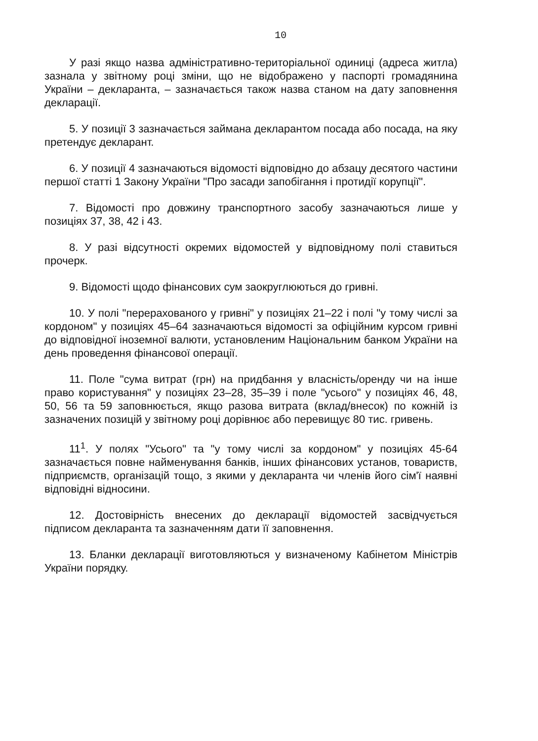10
У разі якщо назва адміністративно-територіальної одиниці (адреса житла) зазнала у звітному році зміни, що не відображено у паспорті громадянина України – декларанта, – зазначається також назва станом на дату заповнення декларації.
5. У позиції 3 зазначається займана декларантом посада або посада, на яку претендує декларант.
6. У позиції 4 зазначаються відомості відповідно до абзацу десятого частини першої статті 1 Закону України "Про засади запобігання і протидії корупції".
7. Відомості про довжину транспортного засобу зазначаються лише у позиціях 37, 38, 42 і 43.
8. У разі відсутності окремих відомостей у відповідному полі ставиться прочерк.
9. Відомості щодо фінансових сум заокруглюються до гривні.
10. У полі "перерахованого у гривні" у позиціях 21–22 і полі "у тому числі за кордоном" у позиціях 45–64 зазначаються відомості за офіційним курсом гривні до відповідної іноземної валюти, установленим Національним банком України на день проведення фінансової операції.
11. Поле "сума витрат (грн) на придбання у власність/оренду чи на інше право користування" у позиціях 23–28, 35–39 і поле "усього" у позиціях 46, 48, 50, 56 та 59 заповнюється, якщо разова витрата (вклад/внесок) по кожній із зазначених позицій у звітному році дорівнює або перевищує 80 тис. гривень.
11<sup>1</sup>. У полях "Усього" та "у тому числі за кордоном" у позиціях 45-64 зазначається повне найменування банків, інших фінансових установ, товариств, підприємств, організацій тощо, з якими у декларанта чи членів його сім'ї наявні відповідні відносини.
12. Достовірність внесених до декларації відомостей засвідчується підписом декларанта та зазначенням дати її заповнення.
13. Бланки декларації виготовляються у визначеному Кабінетом Міністрів України порядку.